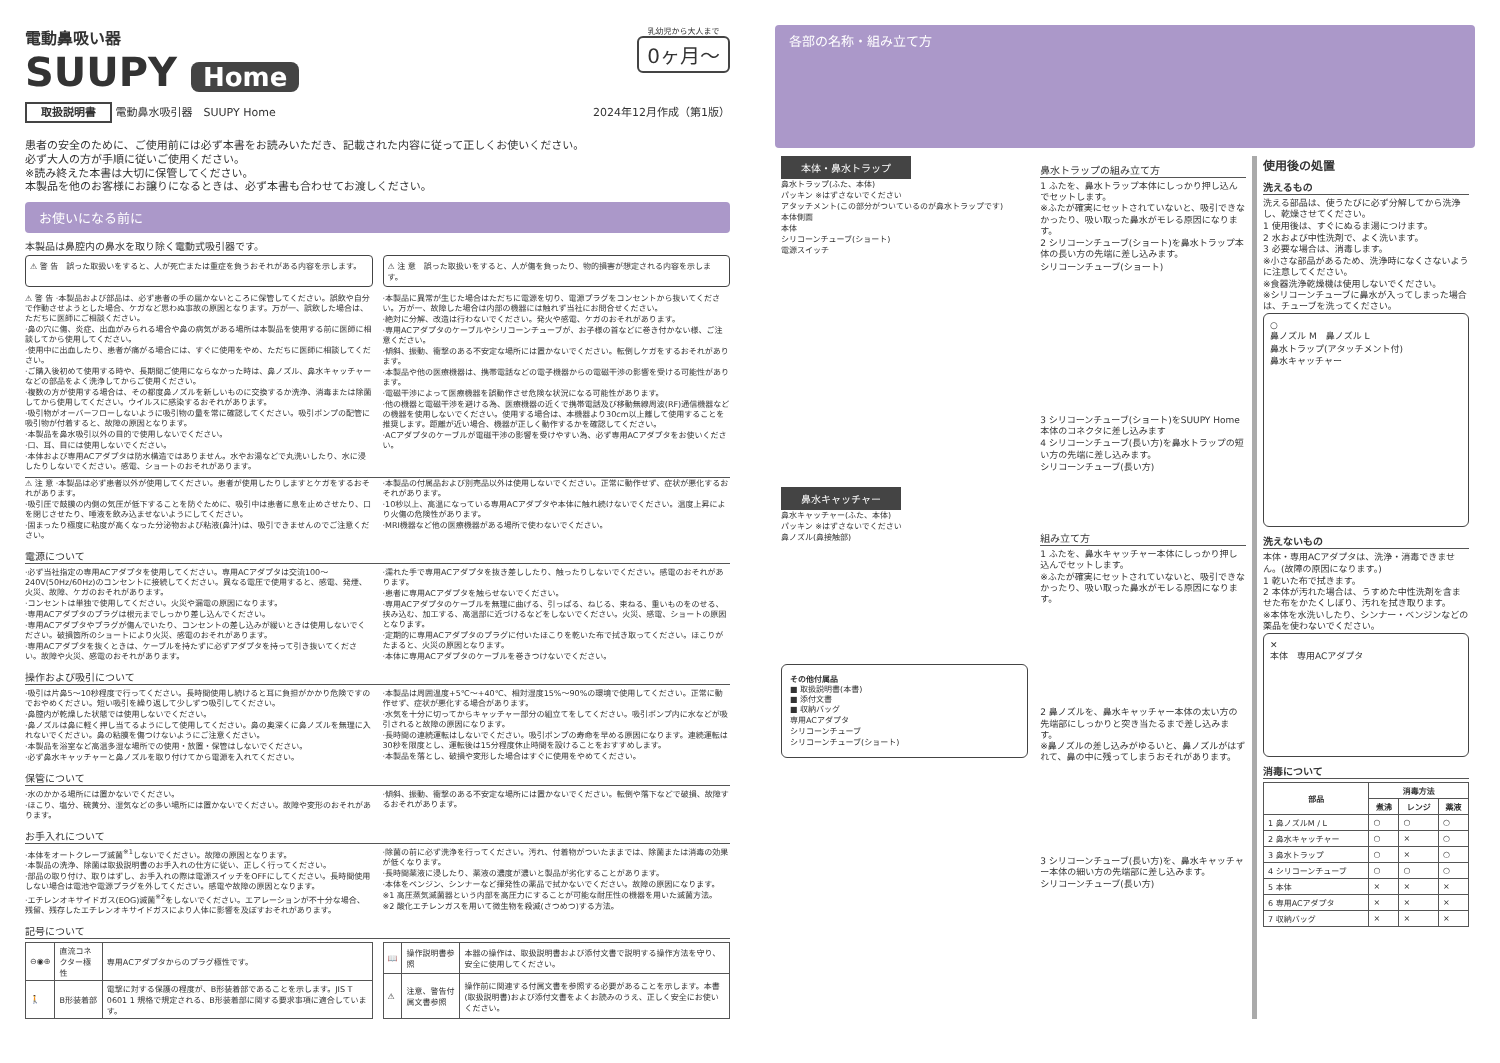電動鼻吸い器
SUUPY Home
乳幼児から大人まで
0ヶ月〜
取扱説明書 電動鼻水吸引器　SUUPY Home 2024年12月作成（第1版）
患者の安全のために、ご使用前には必ず本書をお読みいただき、記載された内容に従って正しくお使いください。
必ず大人の方が手順に従いご使用ください。
※読み終えた本書は大切に保管してください。
本製品を他のお客様にお譲りになるときは、必ず本書も合わせてお渡しください。
お使いになる前に
本製品は鼻腔内の鼻水を取り除く電動式吸引器です。
⚠ 警 告　誤った取扱いをすると、人が死亡または重症を負うおそれがある内容を示します。
⚠ 注 意　誤った取扱いをすると、人が傷を負ったり、物的損害が想定される内容を示します。
⚠ 警 告 ·本製品および部品は、必ず患者の手の届かないところに保管してください。誤飲や自分で作動させようとした場合、ケガなど思わぬ事故の原因となります。万が一、誤飲した場合は、ただちに医師にご相談ください。
·鼻の穴に傷、炎症、出血がみられる場合や鼻の病気がある場所は本製品を使用する前に医師に相談してから使用してください。
·使用中に出血したり、患者が痛がる場合には、すぐに使用をやめ、ただちに医師に相談してください。
·ご購入後初めて使用する時や、長期間ご使用にならなかった時は、鼻ノズル、鼻水キャッチャーなどの部品をよく洗浄してからご使用ください。
·複数の方が使用する場合は、その都度鼻ノズルを新しいものに交換するか洗浄、消毒または除菌してから使用してください。ウイルスに感染するおそれがあります。
·吸引物がオーバーフローしないように吸引物の量を常に確認してください。吸引ポンプの配管に吸引物が付着すると、故障の原因となります。
·本製品を鼻水吸引以外の目的で使用しないでください。
·口、耳、目には使用しないでください。
·本体および専用ACアダプタは防水構造ではありません。水やお湯などで丸洗いしたり、水に浸したりしないでください。感電、ショートのおそれがあります。
·本製品に異常が生じた場合はただちに電源を切り、電源プラグをコンセントから抜いてください。万が一、故障した場合は内部の機器には触れず当社にお問合せください。
·絶対に分解、改造は行わないでください。発火や感電、ケガのおそれがあります。
·専用ACアダプタのケーブルやシリコーンチューブが、お子様の首などに巻き付かない様、ご注意ください。
·傾斜、振動、衝撃のある不安定な場所には置かないでください。転倒しケガをするおそれがあります。
·本製品や他の医療機器は、携帯電話などの電子機器からの電磁干渉の影響を受ける可能性があります。
·電磁干渉によって医療機器を誤動作させ危険な状況になる可能性があります。
·他の機器と電磁干渉を避ける為、医療機器の近くで携帯電話及び移動無線周波(RF)通信機器などの機器を使用しないでください。使用する場合は、本機器より30cm以上離して使用することを推奨します。距離が近い場合、機器が正しく動作するかを確認してください。
·ACアダプタのケーブルが電磁干渉の影響を受けやすい為、必ず専用ACアダプタをお使いください。
⚠ 注 意 ·本製品は必ず患者以外が使用してください。患者が使用したりしますとケガをするおそれがあります。
·吸引圧で鼓膜の内側の気圧が低下することを防ぐために、吸引中は患者に息を止めさせたり、口を閉じさせたり、唾液を飲み込ませないようにしてください。
·固まったり極度に粘度が高くなった分泌物および粘液(鼻汁)は、吸引できませんのでご注意ください。
·本製品の付属品および別売品以外は使用しないでください。正常に動作せず、症状が悪化するおそれがあります。
·10秒以上、高温になっている専用ACアダプタや本体に触れ続けないでください。温度上昇により火傷の危険性があります。
·MRI機器など他の医療機器がある場所で使わないでください。
電源について
·必ず当社指定の専用ACアダプタを使用してください。専用ACアダプタは交流100〜240V(50Hz/60Hz)のコンセントに接続してください。異なる電圧で使用すると、感電、発煙、火災、故障、ケガのおそれがあります。
·コンセントは単独で使用してください。火災や漏電の原因になります。
·専用ACアダプタのプラグは根元までしっかり差し込んでください。
·専用ACアダプタやプラグが傷んでいたり、コンセントの差し込みが緩いときは使用しないでください。破損箇所のショートにより火災、感電のおそれがあります。
·専用ACアダプタを抜くときは、ケーブルを持たずに必ずアダプタを持って引き抜いてください。故障や火災、感電のおそれがあります。
·濡れた手で専用ACアダプタを抜き差ししたり、触ったりしないでください。感電のおそれがあります。
·患者に専用ACアダプタを触らせないでください。
·専用ACアダプタのケーブルを無理に曲げる、引っぱる、ねじる、束ねる、重いものをのせる、挟み込む、加工する、高温部に近づけるなどをしないでください。火災、感電、ショートの原因となります。
·定期的に専用ACアダプタのプラグに付いたほこりを乾いた布で拭き取ってください。ほこりがたまると、火災の原因となります。
·本体に専用ACアダプタのケーブルを巻きつけないでください。
操作および吸引について
·吸引は片鼻5〜10秒程度で行ってください。長時間使用し続けると耳に負担がかかり危険ですのでおやめください。短い吸引を繰り返して少しずつ吸引してください。
·鼻腔内が乾燥した状態では使用しないでください。
·鼻ノズルは鼻に軽く押し当てるようにして使用してください。鼻の奥深くに鼻ノズルを無理に入れないでください。鼻の粘膜を傷つけないようにご注意ください。
·本製品を浴室など高温多湿な場所での使用・放置・保管はしないでください。
·必ず鼻水キャッチャーと鼻ノズルを取り付けてから電源を入れてください。
·本製品は周囲温度+5℃〜+40℃、相対湿度15%〜90%の環境で使用してください。正常に動作せず、症状が悪化する場合があります。
·水気を十分に切ってからキャッチャー部分の組立てをしてください。吸引ポンプ内に水などが吸引されると故障の原因になります。
·長時間の連続運転はしないでください。吸引ポンプの寿命を早める原因になります。連続運転は30秒を限度とし、運転後は15分程度休止時間を設けることをおすすめします。
·本製品を落とし、破損や変形した場合はすぐに使用をやめてください。
保管について
·水のかかる場所には置かないでください。
·ほこり、塩分、硫黄分、湿気などの多い場所には置かないでください。故障や変形のおそれがあります。
·傾斜、振動、衝撃のある不安定な場所には置かないでください。転倒や落下などで破損、故障するおそれがあります。
お手入れについて
·本体をオートクレーブ滅菌<sup>※1</sup>しないでください。故障の原因となります。
·本製品の洗浄、除菌は取扱説明書のお手入れの仕方に従い、正しく行ってください。
·部品の取り付け、取りはずし、お手入れの際は電源スイッチをOFFにしてください。長時間使用しない場合は電池や電源プラグを外してください。感電や故障の原因となります。
·エチレンオキサイドガス(EOG)滅菌<sup>※2</sup>をしないでください。エアレーションが不十分な場合、残留、残存したエチレンオキサイドガスにより人体に影響を及ぼすおそれがあります。
·除菌の前に必ず洗浄を行ってください。汚れ、付着物がついたままでは、除菌または消毒の効果が低くなります。
·長時間薬液に浸したり、薬液の濃度が濃いと製品が劣化することがあります。
·本体をベンジン、シンナーなど揮発性の薬品で拭かないでください。故障の原因になります。
※1 高圧蒸気滅菌器という内部を高圧力にすることが可能な耐圧性の機器を用いた滅菌方法。
※2 酸化エチレンガスを用いて微生物を殺滅(さつめつ)する方法。
記号について
| ⊖◉⊕ | 直流コネクター極性 | 専用ACアダプタからのプラグ極性です。 |
| 🚶 | B形装着部 | 電撃に対する保護の程度が、B形装着部であることを示します。JIS T 0601 1 規格で規定される、B形装着部に関する要求事項に適合しています。 |
| 📖 | 操作説明書参照 | 本器の操作は、取扱説明書および添付文書で説明する操作方法を守り、安全に使用してください。 |
| ⚠ | 注意、警告付属文書参照 | 操作前に関連する付属文書を参照する必要があることを示します。本書(取扱説明書)および添付文書をよくお読みのうえ、正しく安全にお使いください。 |
各部の名称・組み立て方
本体・鼻水トラップ
鼻水トラップ(ふた、本体)
パッキン ※はずさないでください
アタッチメント(この部分がついているのが鼻水トラップです)
本体側面
本体
シリコーンチューブ(ショート)
電源スイッチ
鼻水キャッチャー
鼻水キャッチャー(ふた、本体)
パッキン ※はずさないでください
鼻ノズル(鼻接触部)
その他付属品
■ 取扱説明書(本書)
■ 添付文書
■ 収納バッグ
専用ACアダプタ
シリコーンチューブ
シリコーンチューブ(ショート)
鼻水トラップの組み立て方
1 ふたを、鼻水トラップ本体にしっかり押し込んでセットします。
※ふたが確実にセットされていないと、吸引できなかったり、吸い取った鼻水がモレる原因になります。
2 シリコーンチューブ(ショート)を鼻水トラップ本体の長い方の先端に差し込みます。
シリコーンチューブ(ショート)
3 シリコーンチューブ(ショート)をSUUPY Home本体のコネクタに差し込みます
4 シリコーンチューブ(長い方)を鼻水トラップの短い方の先端に差し込みます。
シリコーンチューブ(長い方)
組み立て方
1 ふたを、鼻水キャッチャー本体にしっかり押し込んでセットします。
※ふたが確実にセットされていないと、吸引できなかったり、吸い取った鼻水がモレる原因になります。
2 鼻ノズルを、鼻水キャッチャー本体の太い方の先端部にしっかりと突き当たるまで差し込みます。
※鼻ノズルの差し込みがゆるいと、鼻ノズルがはずれて、鼻の中に残ってしまうおそれがあります。
3 シリコーンチューブ(長い方)を、鼻水キャッチャー本体の細い方の先端部に差し込みます。
シリコーンチューブ(長い方)
使用後の処置
洗えるもの
洗える部品は、使うたびに必ず分解してから洗浄し、乾燥させてください。
1 使用後は、すぐにぬるま湯につけます。
2 水および中性洗剤で、よく洗います。
3 必要な場合は、消毒します。
※小さな部品があるため、洗浄時になくさないように注意してください。
※食器洗浄乾燥機は使用しないでください。
※シリコーンチューブに鼻水が入ってしまった場合は、チューブを洗ってください。
○
鼻ノズル M　鼻ノズル L
鼻水トラップ(アタッチメント付)
鼻水キャッチャー
洗えないもの
本体・専用ACアダプタは、洗浄・消毒できません。(故障の原因になります。)
1 乾いた布で拭きます。
2 本体が汚れた場合は、うすめた中性洗剤を含ませた布をかたくしぼり、汚れを拭き取ります。
※本体を水洗いしたり、シンナー・ベンジンなどの薬品を使わないでください。
✕
本体　専用ACアダプタ
消毒について
| 部品 | 消毒方法 | | |
| --- | --- | --- | --- |
| | 煮沸 | レンジ | 薬液 |
| 1 鼻ノズルM / L | ○ | ○ | ○ |
| 2 鼻水キャッチャー | ○ | × | ○ |
| 3 鼻水トラップ | ○ | × | ○ |
| 4 シリコーンチューブ | ○ | ○ | ○ |
| 5 本体 | × | × | × |
| 6 専用ACアダプタ | × | × | × |
| 7 収納バッグ | × | × | × |